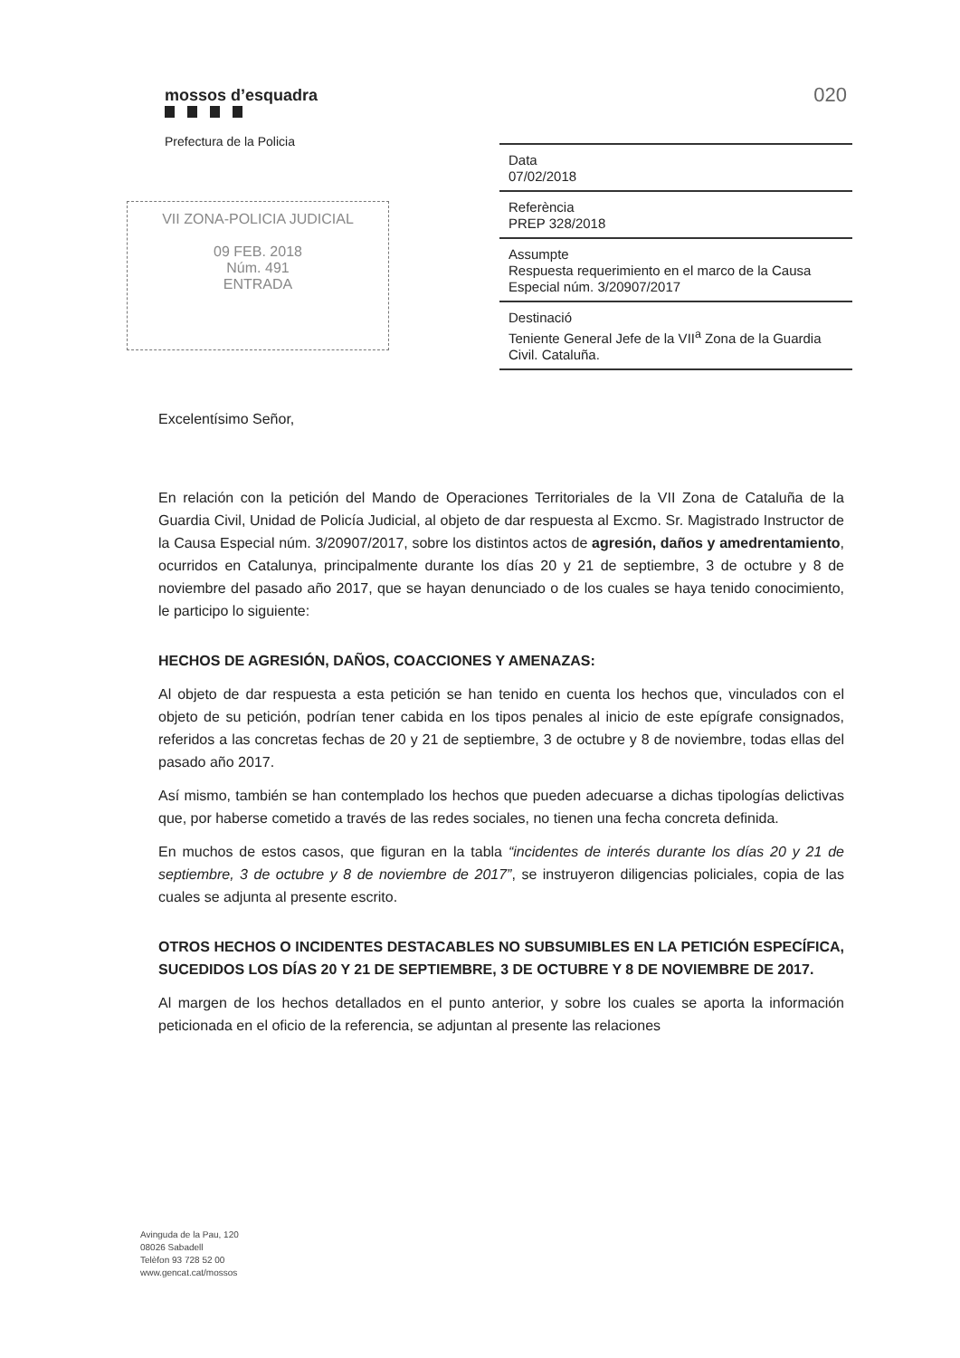mossos d’esquadra
Prefectura de la Policia
020
Data
07/02/2018
Referència
PREP 328/2018
Assumpte
Respuesta requerimiento en el marco de la Causa Especial núm. 3/20907/2017
Destinació
Teniente General Jefe de la VII<sup>a</sup> Zona de la Guardia Civil. Cataluña.
VII ZONA-POLICIA JUDICIAL
09 FEB. 2018
Núm. 491
ENTRADA
Excelentísimo Señor,
En relación con la petición del Mando de Operaciones Territoriales de la VII Zona de Cataluña de la Guardia Civil, Unidad de Policía Judicial, al objeto de dar respuesta al Excmo. Sr. Magistrado Instructor de la Causa Especial núm. 3/20907/2017, sobre los distintos actos de agresión, daños y amedrentamiento, ocurridos en Catalunya, principalmente durante los días 20 y 21 de septiembre, 3 de octubre y 8 de noviembre del pasado año 2017, que se hayan denunciado o de los cuales se haya tenido conocimiento, le participo lo siguiente:
HECHOS DE AGRESIÓN, DAÑOS, COACCIONES Y AMENAZAS:
Al objeto de dar respuesta a esta petición se han tenido en cuenta los hechos que, vinculados con el objeto de su petición, podrían tener cabida en los tipos penales al inicio de este epígrafe consignados, referidos a las concretas fechas de 20 y 21 de septiembre, 3 de octubre y 8 de noviembre, todas ellas del pasado año 2017.
Así mismo, también se han contemplado los hechos que pueden adecuarse a dichas tipologías delictivas que, por haberse cometido a través de las redes sociales, no tienen una fecha concreta definida.
En muchos de estos casos, que figuran en la tabla “incidentes de interés durante los días 20 y 21 de septiembre, 3 de octubre y 8 de noviembre de 2017”, se instruyeron diligencias policiales, copia de las cuales se adjunta al presente escrito.
OTROS HECHOS O INCIDENTES DESTACABLES NO SUBSUMIBLES EN LA PETICIÓN ESPECÍFICA, SUCEDIDOS LOS DÍAS 20 Y 21 DE SEPTIEMBRE, 3 DE OCTUBRE Y 8 DE NOVIEMBRE DE 2017.
Al margen de los hechos detallados en el punto anterior, y sobre los cuales se aporta la información peticionada en el oficio de la referencia, se adjuntan al presente las relaciones
Avinguda de la Pau, 120
08026 Sabadell
Telèfon 93 728 52 00
www.gencat.cat/mossos